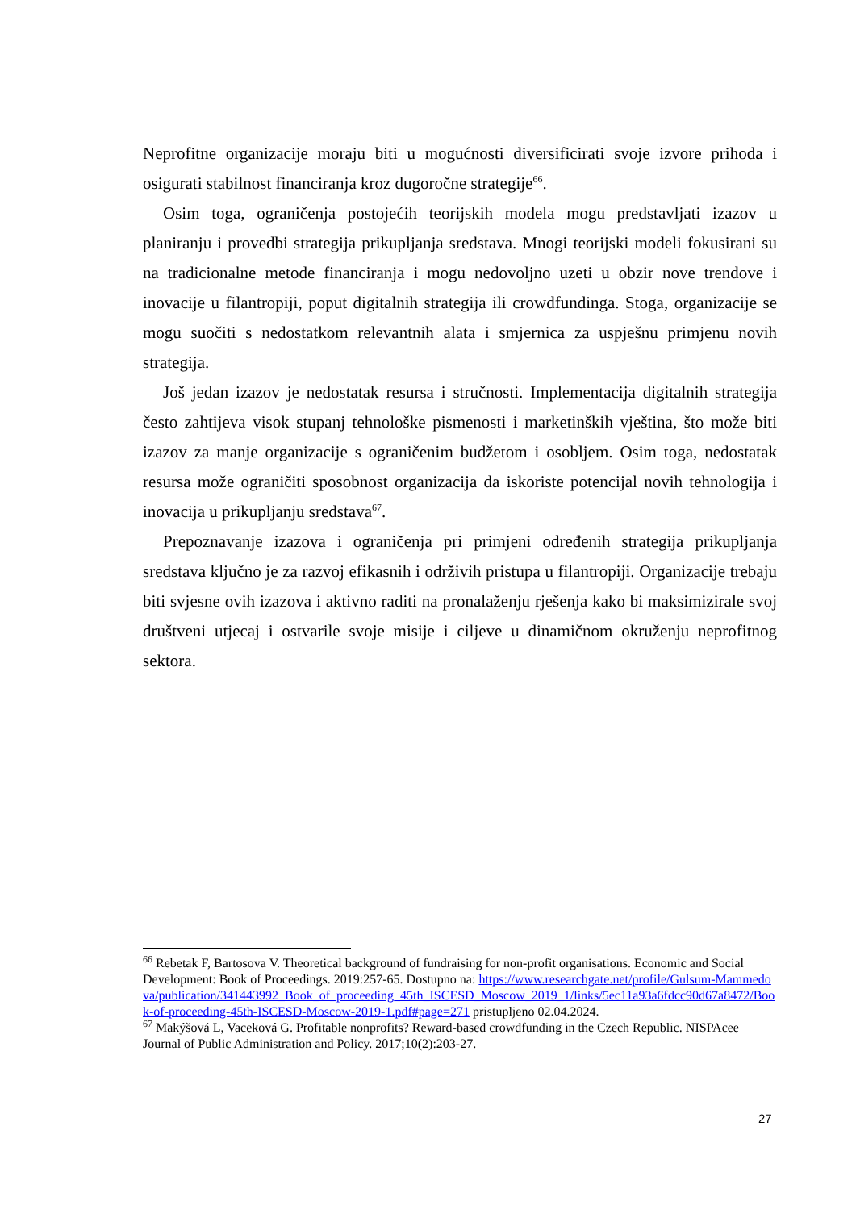Neprofitne organizacije moraju biti u mogućnosti diversificirati svoje izvore prihoda i osigurati stabilnost financiranja kroz dugoročne strategije<sup>66</sup>.
Osim toga, ograničenja postojećih teorijskih modela mogu predstavljati izazov u planiranju i provedbi strategija prikupljanja sredstava. Mnogi teorijski modeli fokusirani su na tradicionalne metode financiranja i mogu nedovoljno uzeti u obzir nove trendove i inovacije u filantropiji, poput digitalnih strategija ili crowdfundinga. Stoga, organizacije se mogu suočiti s nedostatkom relevantnih alata i smjernica za uspješnu primjenu novih strategija.
Još jedan izazov je nedostatak resursa i stručnosti. Implementacija digitalnih strategija često zahtijeva visok stupanj tehnološke pismenosti i marketinških vještina, što može biti izazov za manje organizacije s ograničenim budžetom i osobljem. Osim toga, nedostatak resursa može ograničiti sposobnost organizacija da iskoriste potencijal novih tehnologija i inovacija u prikupljanju sredstava<sup>67</sup>.
Prepoznavanje izazova i ograničenja pri primjeni određenih strategija prikupljanja sredstava ključno je za razvoj efikasnih i održivih pristupa u filantropiji. Organizacije trebaju biti svjesne ovih izazova i aktivno raditi na pronalaženju rješenja kako bi maksimizirale svoj društveni utjecaj i ostvarile svoje misije i ciljeve u dinamičnom okruženju neprofitnog sektora.
<sup>66</sup> Rebetak F, Bartosova V. Theoretical background of fundraising for non-profit organisations. Economic and Social Development: Book of Proceedings. 2019:257-65. Dostupno na: https://www.researchgate.net/profile/Gulsum-Mammedova/publication/341443992_Book_of_proceeding_45th_ISCESD_Moscow_2019_1/links/5ec11a93a6fdcc90d67a8472/Book-of-proceeding-45th-ISCESD-Moscow-2019-1.pdf#page=271 pristupljeno 02.04.2024.
<sup>67</sup> Makýšová L, Vaceková G. Profitable nonprofits? Reward-based crowdfunding in the Czech Republic. NISPAcee Journal of Public Administration and Policy. 2017;10(2):203-27.
27